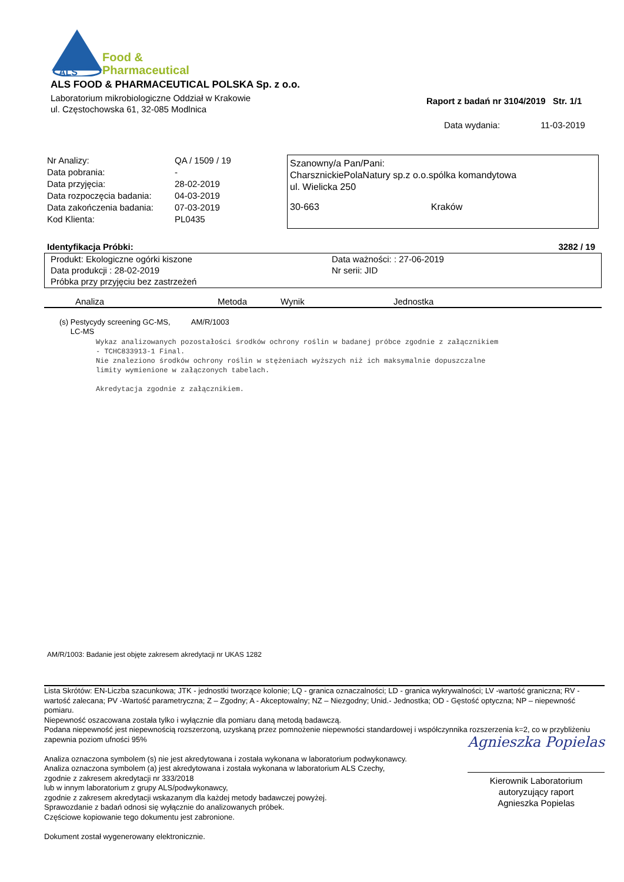ALS
Food &
Pharmaceutical
ALS FOOD & PHARMACEUTICAL POLSKA Sp. z o.o.
Laboratorium mikrobiologiczne Oddział w Krakowie
ul. Częstochowska 61, 32-085 Modlnica
Raport z badań nr 3104/2019 Str. 1/1
Data wydania: 11-03-2019
| Nr Analizy: | QA / 1509 / 19 |
| Data pobrania: | - |
| Data przyjęcia: | 28-02-2019 |
| Data rozpoczęcia badania: | 04-03-2019 |
| Data zakończenia badania: | 07-03-2019 |
| Kod Klienta: | PL0435 |
Szanowny/a Pan/Pani:
CharsznickiePolaNatury sp.z o.o.spólka komandytowa
ul. Wielicka 250
30-663 Kraków
Identyfikacja Próbki: 3282 / 19
Produkt: Ekologiczne ogórki kiszone Data ważności: : 27-06-2019
Data produkcji : 28-02-2019 Nr serii: JID
Próbka przy przyjęciu bez zastrzeżeń
| Analiza | Metoda | Wynik | Jednostka |
| --- | --- | --- | --- |
(s) Pestycydy screening GC-MS,
LC-MS AM/R/1003
Wykaz analizowanych pozostałości środków ochrony roślin w badanej próbce zgodnie z załącznikiem
- TCHC833913-1 Final.
Nie znaleziono środków ochrony roślin w stężeniach wyższych niż ich maksymalnie dopuszczalne
limity wymienione w załączonych tabelach.
Akredytacja zgodnie z załącznikiem.
AM/R/1003: Badanie jest objęte zakresem akredytacji nr UKAS 1282
Lista Skrótów: EN-Liczba szacunkowa; JTK - jednostki tworzące kolonie; LQ - granica oznaczalności; LD - granica wykrywalności; LV -wartość graniczna; RV - wartość zalecana; PV -Wartość parametryczna; Z – Zgodny; A - Akceptowalny; NZ – Niezgodny; Unid.- Jednostka; OD - Gęstość optyczna; NP – niepewność pomiaru.
Niepewność oszacowana została tylko i wyłącznie dla pomiaru daną metodą badawczą.
Podana niepewność jest niepewnością rozszerzoną, uzyskaną przez pomnożenie niepewności standardowej i współczynnika rozszerzenia k=2, co w przybliżeniu zapewnia poziom ufności 95%
Analiza oznaczona symbolem (s) nie jest akredytowana i została wykonana w laboratorium podwykonawcy.
Analiza oznaczona symbolem (a) jest akredytowana i została wykonana w laboratorium ALS Czechy,
zgodnie z zakresem akredytacji nr 333/2018
lub w innym laboratorium z grupy ALS/podwykonawcy,
zgodnie z zakresem akredytacji wskazanym dla każdej metody badawczej powyżej.
Sprawozdanie z badań odnosi się wyłącznie do analizowanych próbek.
Częściowe kopiowanie tego dokumentu jest zabronione.
Dokument został wygenerowany elektronicznie.
Agnieszka Popielas
Kierownik Laboratorium
autoryzujący raport
Agnieszka Popielas